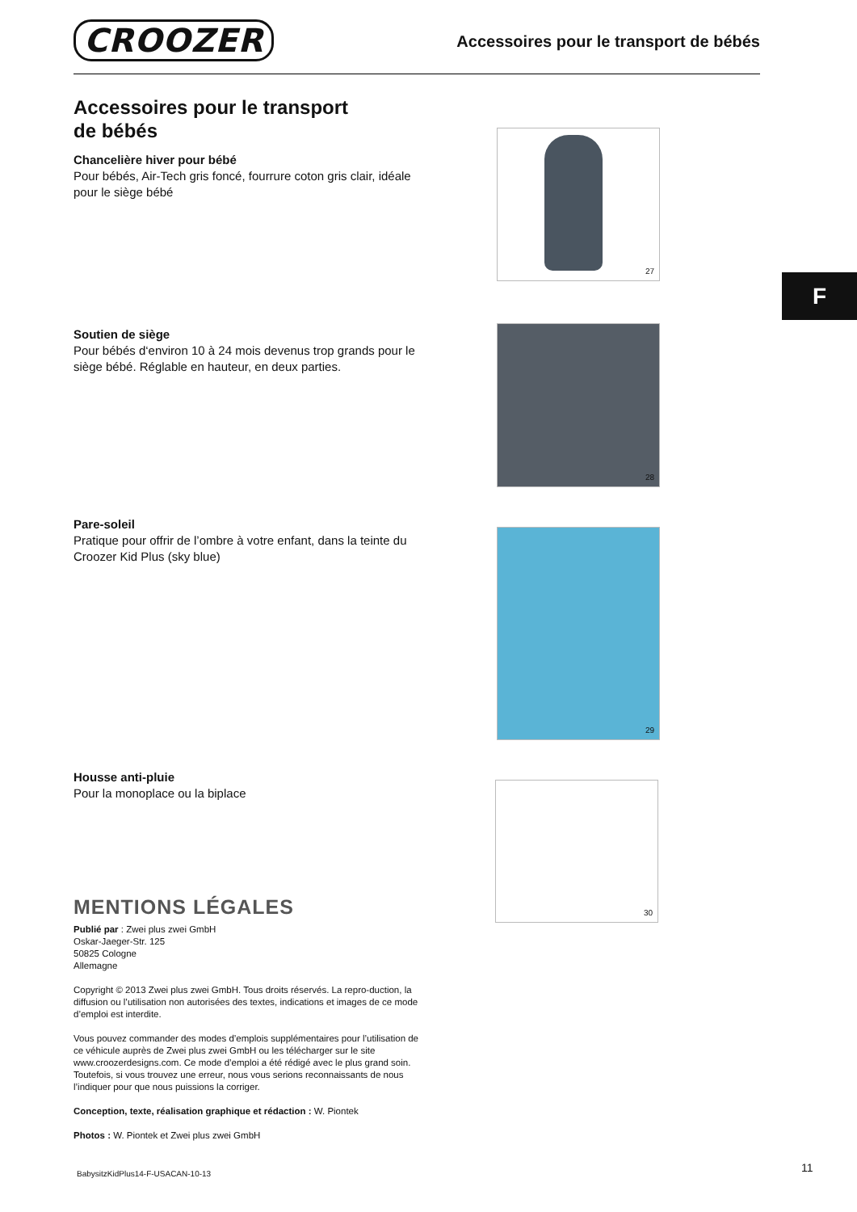CROOZER
Accessoires pour le transport de bébés
F
Accessoires pour le transport
de bébés
Chancelière hiver pour bébé
Pour bébés, Air-Tech gris foncé, fourrure coton gris clair, idéale pour le siège bébé
Soutien de siège
Pour bébés d‘environ 10 à 24 mois devenus trop grands pour le siège bébé. Réglable en hauteur, en deux parties.
Pare-soleil
Pratique pour offrir de l’ombre à votre enfant, dans la teinte du Croozer Kid Plus (sky blue)
Housse anti-pluie
Pour la monoplace ou la biplace
MENTIONS LÉGALES
Publié par : Zwei plus zwei GmbH
Oskar-Jaeger-Str. 125
50825 Cologne
Allemagne
Copyright © 2013 Zwei plus zwei GmbH. Tous droits réservés. La repro-duction, la diffusion ou l’utilisation non autorisées des textes, indications et images de ce mode d’emploi est interdite.
Vous pouvez commander des modes d’emplois supplémentaires pour l’utilisation de ce véhicule auprès de Zwei plus zwei GmbH ou les télécharger sur le site www.croozerdesigns.com. Ce mode d’emploi a été rédigé avec le plus grand soin. Toutefois, si vous trouvez une erreur, nous vous serions reconnaissants de nous l’indiquer pour que nous puissions la corriger.
Conception, texte, réalisation graphique et rédaction : W. Piontek
Photos : W. Piontek et Zwei plus zwei GmbH
27
28
29
30
BabysitzKidPlus14-F-USACAN-10-13
11